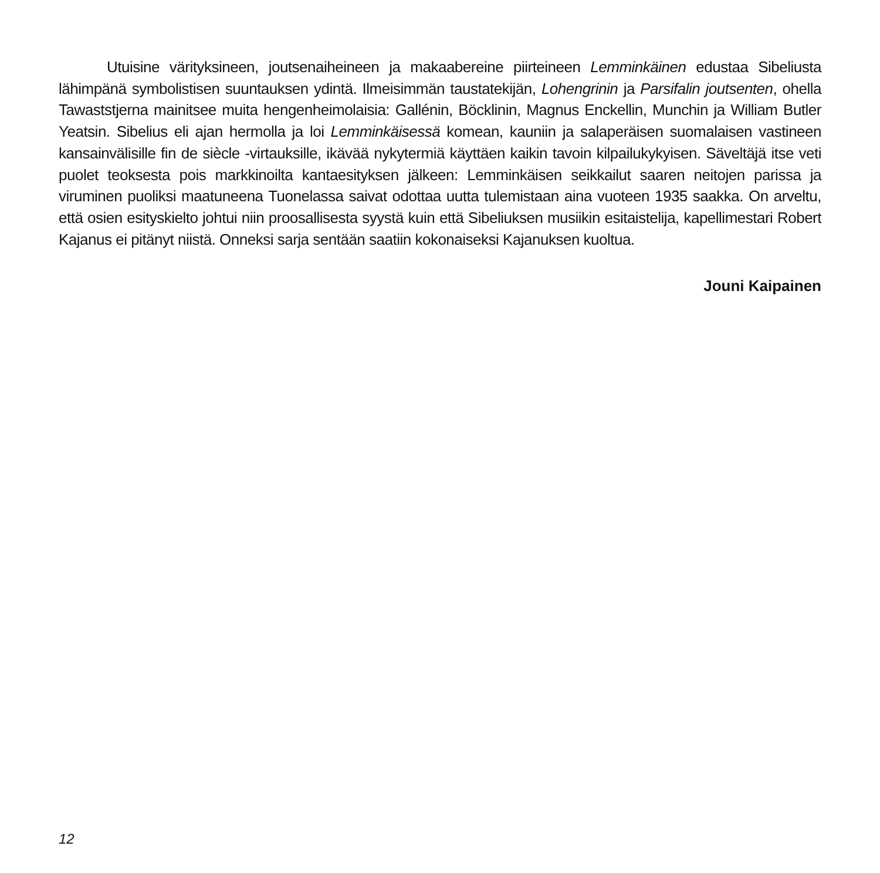Utuisine värityksineen, joutsenaiheineen ja makaabereine piirteineen Lemminkäinen edustaa Sibeliusta lähimpänä symbolistisen suuntauksen ydintä. Ilmeisimmän taustatekijän, Lohengrinin ja Parsifalin joutsenten, ohella Tawaststjerna mainitsee muita hengenheimolaisia: Gallénin, Böcklinin, Magnus Enckellin, Munchin ja William Butler Yeatsin. Sibelius eli ajan hermolla ja loi Lemminkäisessä komean, kauniin ja salaperäisen suomalaisen vastineen kansainvälisille fin de siècle -virtauksille, ikävää nykytermiä käyttäen kaikin tavoin kilpailukykyisen. Säveltäjä itse veti puolet teoksesta pois markkinoilta kantaesityksen jälkeen: Lemminkäisen seikkailut saaren neitojen parissa ja viruminen puoliksi maatuneena Tuonelassa saivat odottaa uutta tulemistaan aina vuoteen 1935 saakka. On arveltu, että osien esityskielto johtui niin proosallisesta syystä kuin että Sibeliuksen musiikin esitaistelija, kapellimestari Robert Kajanus ei pitänyt niistä. Onneksi sarja sentään saatiin kokonaiseksi Kajanuksen kuoltua.
Jouni Kaipainen
12